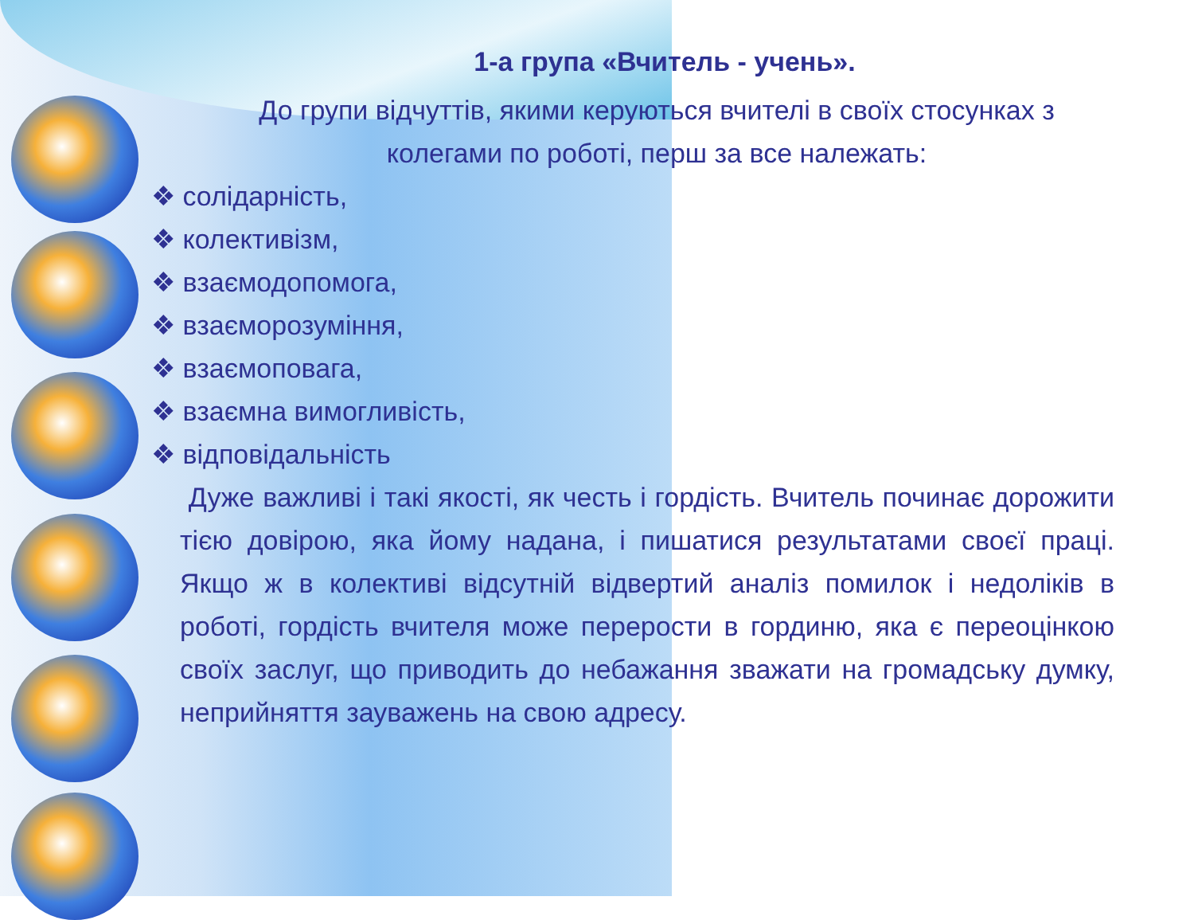1-а група «Вчитель - учень».
До групи відчуттів, якими керуються вчителі в своїх стосунках з колегами по роботі, перш за все належать:
❖ солідарність,
❖ колективізм,
❖ взаємодопомога,
❖ взаєморозуміння,
❖ взаємоповага,
❖ взаємна вимогливість,
❖ відповідальність
Дуже важливі і такі якості, як честь і гордість. Вчитель починає дорожити тією довірою, яка йому надана, і пишатися результатами своєї праці. Якщо ж в колективі відсутній відвертий аналіз помилок і недоліків в роботі, гордість вчителя може перерости в гординю, яка є переоцінкою своїх заслуг, що приводить до небажання зважати на громадську думку, неприйняття зауважень на свою адресу.